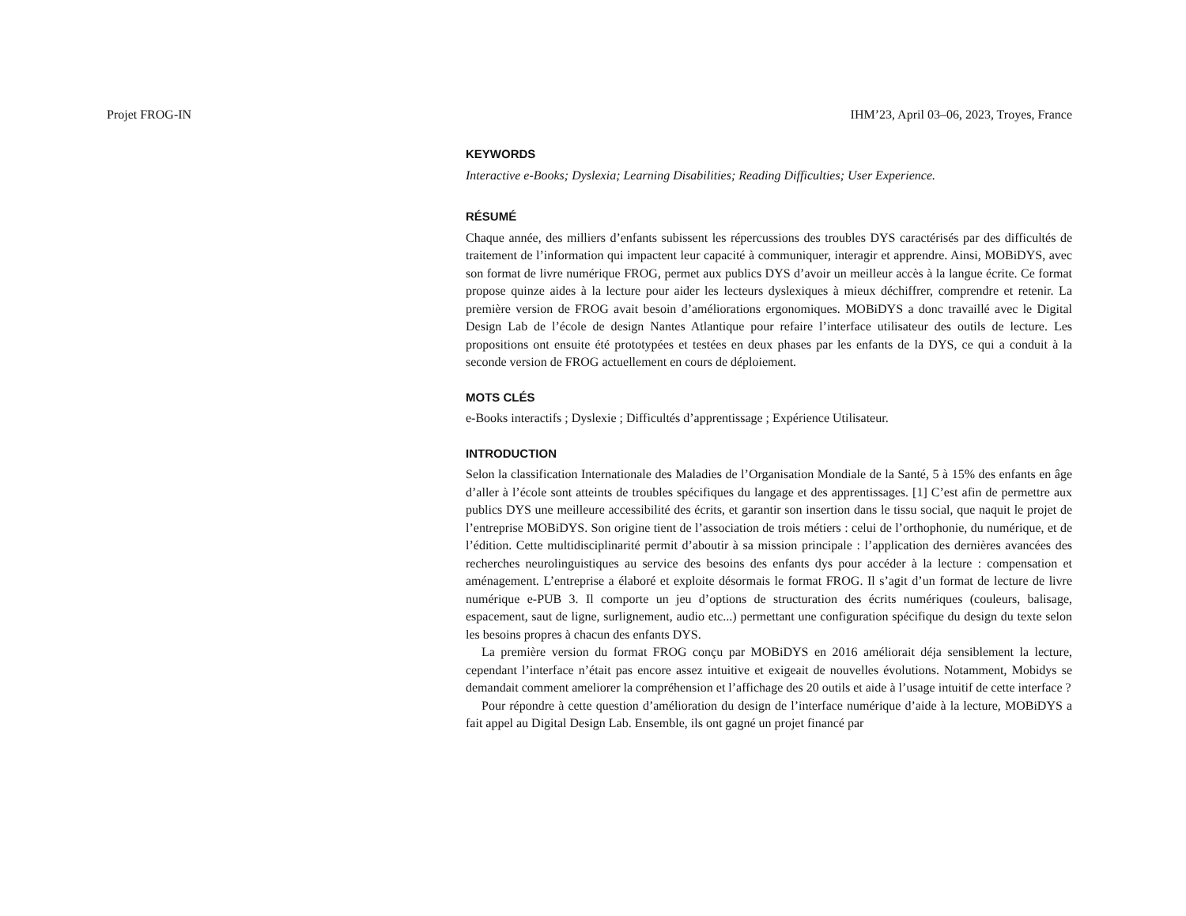Projet FROG-IN IHM’23, April 03–06, 2023, Troyes, France
KEYWORDS
Interactive e-Books; Dyslexia; Learning Disabilities; Reading Difficulties; User Experience.
RÉSUMÉ
Chaque année, des milliers d’enfants subissent les répercussions des troubles DYS caractérisés par des difficultés de traitement de l’information qui impactent leur capacité à communiquer, interagir et apprendre. Ainsi, MOBiDYS, avec son format de livre numérique FROG, permet aux publics DYS d’avoir un meilleur accès à la langue écrite. Ce format propose quinze aides à la lecture pour aider les lecteurs dyslexiques à mieux déchiffrer, comprendre et retenir. La première version de FROG avait besoin d’améliorations ergonomiques. MOBiDYS a donc travaillé avec le Digital Design Lab de l’école de design Nantes Atlantique pour refaire l’interface utilisateur des outils de lecture. Les propositions ont ensuite été prototypées et testées en deux phases par les enfants de la DYS, ce qui a conduit à la seconde version de FROG actuellement en cours de déploiement.
MOTS CLÉS
e-Books interactifs ; Dyslexie ; Difficultés d’apprentissage ; Expérience Utilisateur.
INTRODUCTION
Selon la classification Internationale des Maladies de l’Organisation Mondiale de la Santé, 5 à 15% des enfants en âge d’aller à l’école sont atteints de troubles spécifiques du langage et des apprentissages. [1] C’est afin de permettre aux publics DYS une meilleure accessibilité des écrits, et garantir son insertion dans le tissu social, que naquit le projet de l’entreprise MOBiDYS. Son origine tient de l’association de trois métiers : celui de l’orthophonie, du numérique, et de l’édition. Cette multidisciplinarité permit d’aboutir à sa mission principale : l’application des dernières avancées des recherches neurolinguistiques au service des besoins des enfants dys pour accéder à la lecture : compensation et aménagement. L’entreprise a élaboré et exploite désormais le format FROG. Il s’agit d’un format de lecture de livre numérique e-PUB 3. Il comporte un jeu d’options de structuration des écrits numériques (couleurs, balisage, espacement, saut de ligne, surlignement, audio etc...) permettant une configuration spécifique du design du texte selon les besoins propres à chacun des enfants DYS.
La première version du format FROG conçu par MOBiDYS en 2016 améliorait déja sensiblement la lecture, cependant l’interface n’était pas encore assez intuitive et exigeait de nouvelles évolutions. Notamment, Mobidys se demandait comment ameliorer la compréhension et l’affichage des 20 outils et aide à l’usage intuitif de cette interface ?
Pour répondre à cette question d’amélioration du design de l’interface numérique d’aide à la lecture, MOBiDYS a fait appel au Digital Design Lab. Ensemble, ils ont gagné un projet financé par